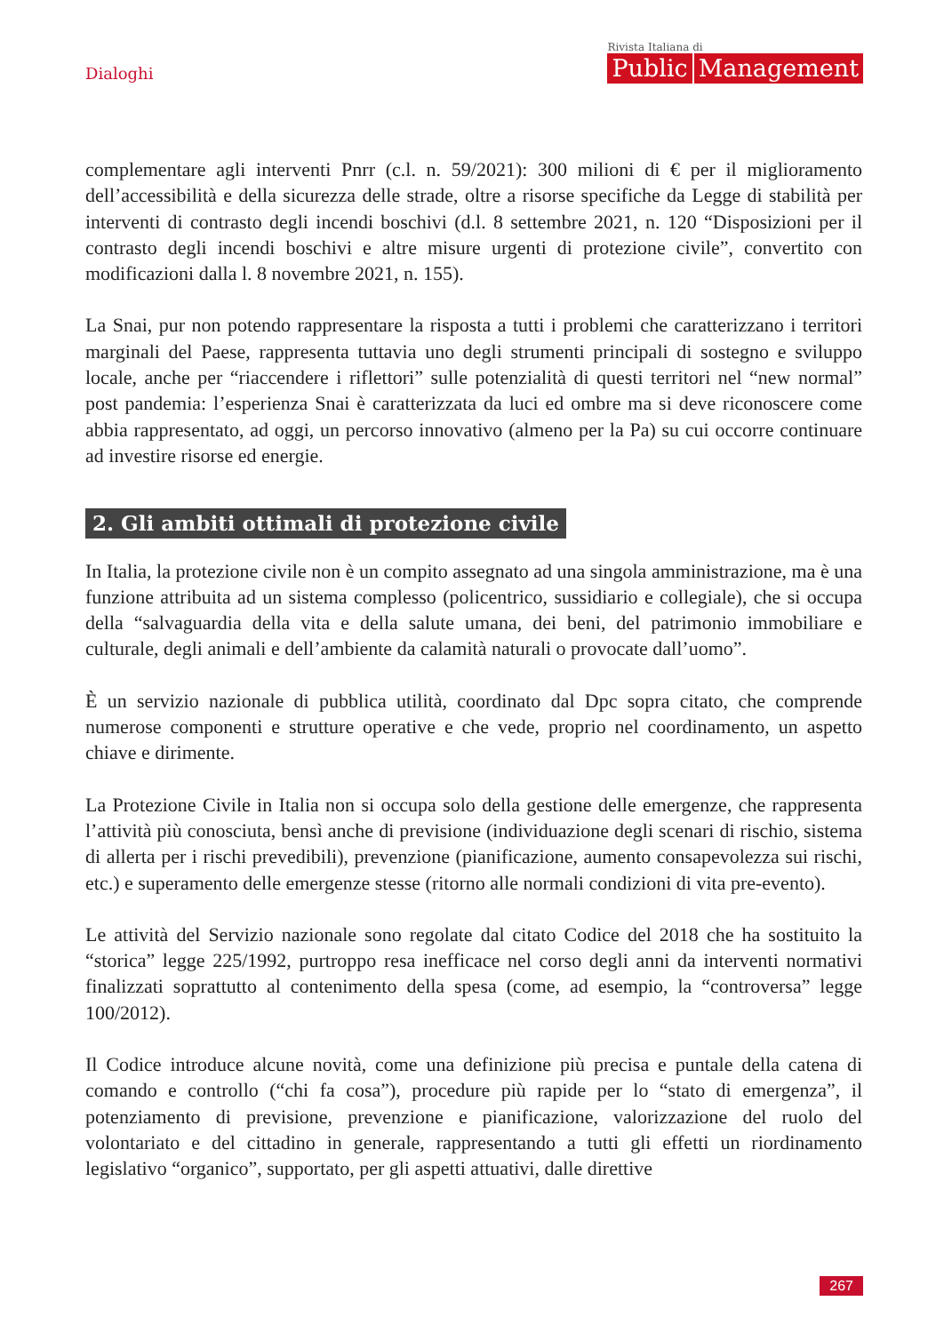Dialoghi
Rivista Italiana di
Public Management
complementare agli interventi Pnrr (c.l. n. 59/2021): 300 milioni di € per il miglioramento dell’accessibilità e della sicurezza delle strade, oltre a risorse specifiche da Legge di stabilità per interventi di contrasto degli incendi boschivi (d.l. 8 settembre 2021, n. 120 “Disposizioni per il contrasto degli incendi boschivi e altre misure urgenti di protezione civile”, convertito con modificazioni dalla l. 8 novembre 2021, n. 155).
La Snai, pur non potendo rappresentare la risposta a tutti i problemi che caratterizzano i territori marginali del Paese, rappresenta tuttavia uno degli strumenti principali di sostegno e sviluppo locale, anche per “riaccendere i riflettori” sulle potenzialità di questi territori nel “new normal” post pandemia: l’esperienza Snai è caratterizzata da luci ed ombre ma si deve riconoscere come abbia rappresentato, ad oggi, un percorso innovativo (almeno per la Pa) su cui occorre continuare ad investire risorse ed energie.
2. Gli ambiti ottimali di protezione civile
In Italia, la protezione civile non è un compito assegnato ad una singola amministrazione, ma è una funzione attribuita ad un sistema complesso (policentrico, sussidiario e collegiale), che si occupa della “salvaguardia della vita e della salute umana, dei beni, del patrimonio immobiliare e culturale, degli animali e dell’ambiente da calamità naturali o provocate dall’uomo”.
È un servizio nazionale di pubblica utilità, coordinato dal Dpc sopra citato, che comprende numerose componenti e strutture operative e che vede, proprio nel coordinamento, un aspetto chiave e dirimente.
La Protezione Civile in Italia non si occupa solo della gestione delle emergenze, che rappresenta l’attività più conosciuta, bensì anche di previsione (individuazione degli scenari di rischio, sistema di allerta per i rischi prevedibili), prevenzione (pianificazione, aumento consapevolezza sui rischi, etc.) e superamento delle emergenze stesse (ritorno alle normali condizioni di vita pre-evento).
Le attività del Servizio nazionale sono regolate dal citato Codice del 2018 che ha sostituito la “storica” legge 225/1992, purtroppo resa inefficace nel corso degli anni da interventi normativi finalizzati soprattutto al contenimento della spesa (come, ad esempio, la “controversa” legge 100/2012).
Il Codice introduce alcune novità, come una definizione più precisa e puntale della catena di comando e controllo (“chi fa cosa”), procedure più rapide per lo “stato di emergenza”, il potenziamento di previsione, prevenzione e pianificazione, valorizzazione del ruolo del volontariato e del cittadino in generale, rappresentando a tutti gli effetti un riordinamento legislativo “organico”, supportato, per gli aspetti attuativi, dalle direttive
267